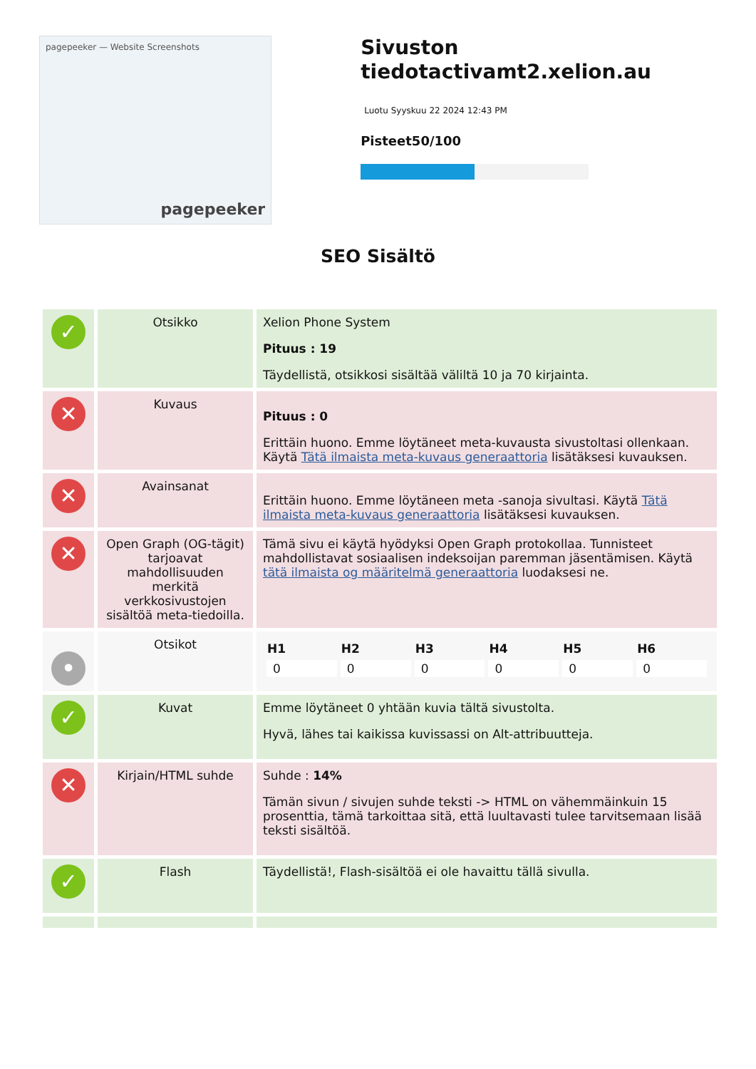pagepeeker — Website Screenshots
pagepeeker
Sivuston tiedotactivamt2.xelion.au
Luotu Syyskuu 22 2024 12:43 PM
Pisteet50/100
SEO Sisältö
| ✓ | Otsikko | Xelion Phone System Pituus : 19 Täydellistä, otsikkosi sisältää väliltä 10 ja 70 kirjainta. |
| ✕ | Kuvaus | Pituus : 0 Erittäin huono. Emme löytäneet meta-kuvausta sivustoltasi ollenkaan. Käytä Tätä ilmaista meta-kuvaus generaattoria lisätäksesi kuvauksen. |
| ✕ | Avainsanat | Erittäin huono. Emme löytäneen meta -sanoja sivultasi. Käytä Tätä ilmaista meta-kuvaus generaattoria lisätäksesi kuvauksen. |
| ✕ | Open Graph (OG-tägit) tarjoavat mahdollisuuden merkitä verkkosivustojen sisältöä meta-tiedoilla. | Tämä sivu ei käytä hyödyksi Open Graph protokollaa. Tunnisteet mahdollistavat sosiaalisen indeksoijan paremman jäsentämisen. Käytä tätä ilmaista og määritelmä generaattoria luodaksesi ne. |
| • | Otsikot | / H1 / H2 / H3 / H4 / H5 / H6 / / --- / --- / --- / --- / --- / --- / / 0 / 0 / 0 / 0 / 0 / 0 / |
| ✓ | Kuvat | Emme löytäneet 0 yhtään kuvia tältä sivustolta. Hyvä, lähes tai kaikissa kuvissassi on Alt-attribuutteja. |
| ✕ | Kirjain/HTML suhde | Suhde : 14% Tämän sivun / sivujen suhde teksti -> HTML on vähemmäinkuin 15 prosenttia, tämä tarkoittaa sitä, että luultavasti tulee tarvitsemaan lisää teksti sisältöä. |
| ✓ | Flash | Täydellistä!, Flash-sisältöä ei ole havaittu tällä sivulla. |